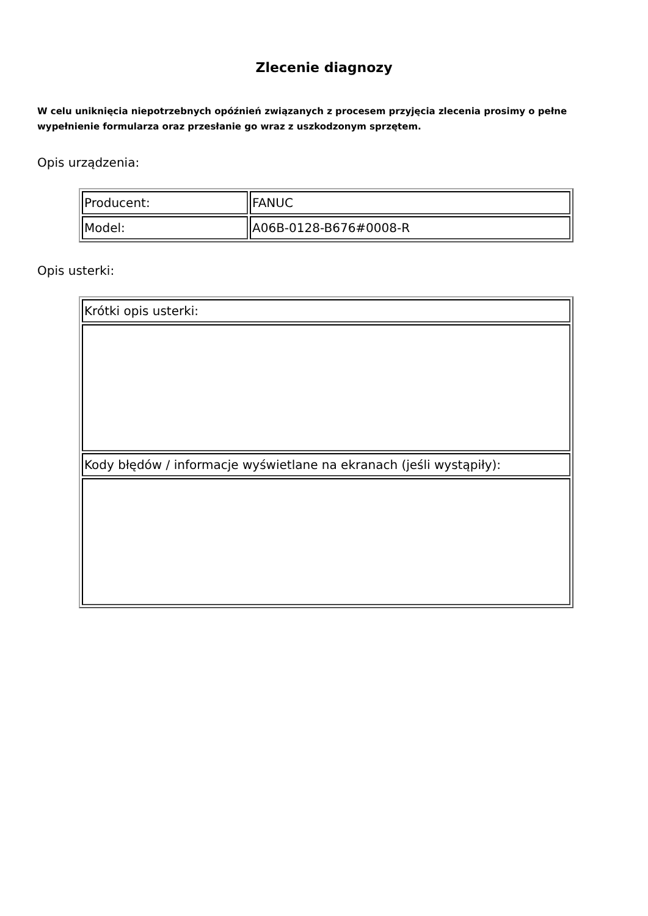Zlecenie diagnozy
W celu uniknięcia niepotrzebnych opóźnień związanych z procesem przyjęcia zlecenia prosimy o pełne wypełnienie formularza oraz przesłanie go wraz z uszkodzonym sprzętem.
Opis urządzenia:
| Producent: | FANUC |
| Model: | A06B-0128-B676#0008-R |
Opis usterki:
| Krótki opis usterki: |
| Kody błędów / informacje wyświetlane na ekranach (jeśli wystąpiły): |